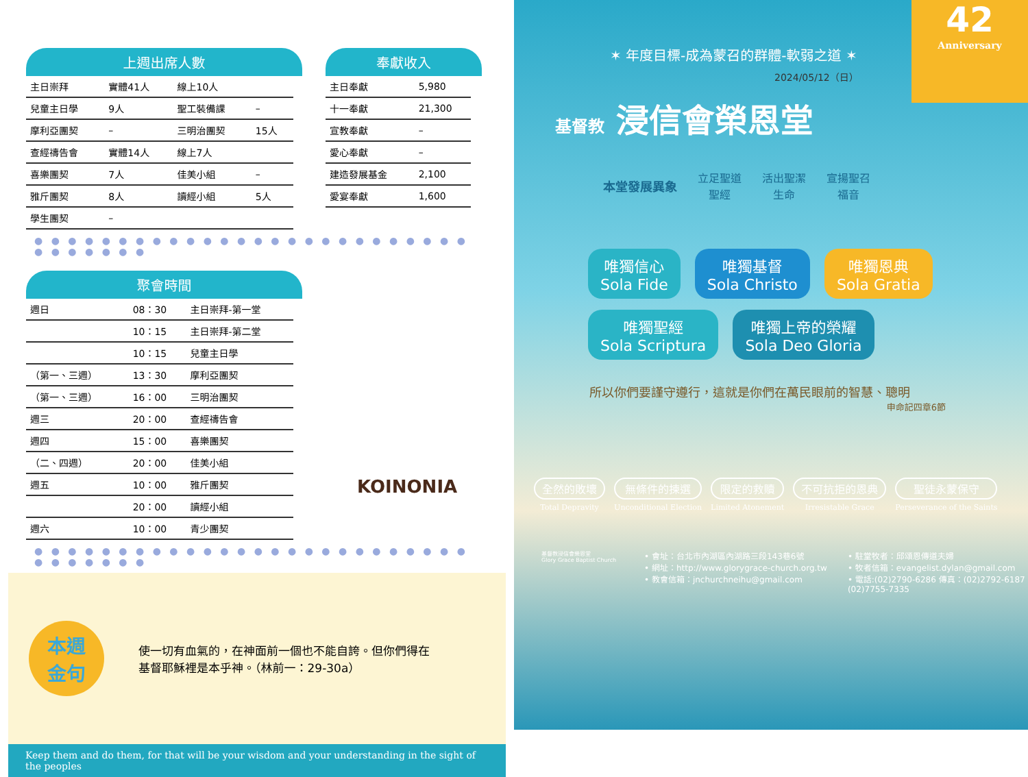上週出席人數
| 主日崇拜 | 實體41人 | 線上10人 | |
| 兒童主日學 | 9人 | 聖工裝備課 | – |
| 摩利亞團契 | – | 三明治團契 | 15人 |
| 查經禱告會 | 實體14人 | 線上7人 | |
| 喜樂團契 | 7人 | 佳美小組 | – |
| 雅斤團契 | 8人 | 讀經小組 | 5人 |
| 學生團契 | – | | |
奉獻收入
| 主日奉獻 | 5,980 |
| 十一奉獻 | 21,300 |
| 宣教奉獻 | – |
| 愛心奉獻 | – |
| 建造發展基金 | 2,100 |
| 愛宴奉獻 | 1,600 |
● ● ● ● ● ● ● ● ● ● ● ● ● ● ● ● ● ● ● ● ● ● ● ● ● ● ● ● ● ● ● ● ●
聚會時間
| 週日 | 08：30 | 主日崇拜-第一堂 |
| | 10：15 | 主日崇拜-第二堂 |
| | 10：15 | 兒童主日學 |
| （第一、三週） | 13：30 | 摩利亞團契 |
| （第一、三週） | 16：00 | 三明治團契 |
| 週三 | 20：00 | 查經禱告會 |
| 週四 | 15：00 | 喜樂團契 |
| （二、四週） | 20：00 | 佳美小組 |
| 週五 | 10：00 | 雅斤團契 |
| | 20：00 | 讀經小組 |
| 週六 | 10：00 | 青少團契 |
KOINONIA
● ● ● ● ● ● ● ● ● ● ● ● ● ● ● ● ● ● ● ● ● ● ● ● ● ● ● ● ● ● ● ● ●
本週
金句
使一切有血氣的，在神面前一個也不能自誇。但你們得在
基督耶穌裡是本乎神。（林前一：29-30a）
Keep them and do them, for that will be your wisdom and your understanding in the sight of the peoples
42
Anniversary
✶ 年度目標-成為蒙召的群體-軟弱之道 ✶
2024/05/12（日）
基督教 浸信會榮恩堂
本堂發展異象
立足聖道
聖經
活出聖潔
生命
宣揚聖召
福音
唯獨信心
Sola Fide 唯獨基督
Sola Christo 唯獨恩典
Sola Gratia
唯獨聖經
Sola Scriptura 唯獨上帝的榮耀
Sola Deo Gloria
所以你們要謹守遵行，這就是你們在萬民眼前的智慧、聰明
申命記四章6節
全然的敗壞 Total Depravity 無條件的揀選 Unconditional Election 限定的救贖 Limited Atonement 不可抗拒的恩典 Irresistable Grace 聖徒永蒙保守 Perseverance of the Saints
基督教浸信會榮恩堂
Glory Grace Baptist Church
• 會址：台北市內湖區內湖路三段143巷6號
• 網址：http://www.glorygrace-church.org.tw
• 教會信箱：jnchurchneihu@gmail.com
• 駐堂牧者：邱頌恩傳道夫婦
• 牧者信箱：evangelist.dylan@gmail.com
• 電話:(02)2790-6286 傳真：(02)2792-6187
(02)7755-7335